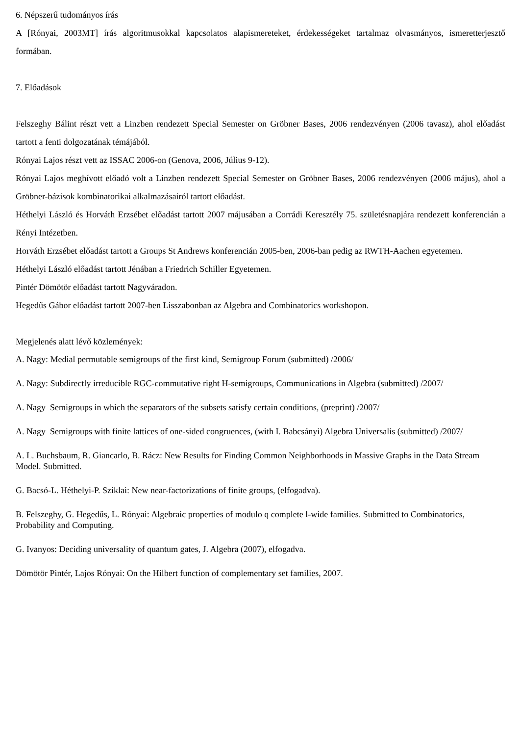6. Népszerű tudományos írás
A [Rónyai, 2003MT] írás algoritmusokkal kapcsolatos alapismereteket, érdekességeket tartalmaz olvasmányos, ismeretterjesztő formában.
7. Előadások
Felszeghy Bálint részt vett a Linzben rendezett Special Semester on Gröbner Bases, 2006 rendezvényen (2006 tavasz), ahol előadást tartott a fenti dolgozatának témájából.
Rónyai Lajos részt vett az ISSAC 2006-on (Genova, 2006, Július 9-12).
Rónyai Lajos meghívott előadó volt a Linzben rendezett Special Semester on Gröbner Bases, 2006 rendezvényen (2006 május), ahol a Gröbner-bázisok kombinatorikai alkalmazásairól tartott előadást.
Héthelyi László és Horváth Erzsébet előadást tartott 2007 májusában a Corrádi Keresztély 75. születésnapjára rendezett konferencián a Rényi Intézetben.
Horváth Erzsébet előadást tartott a Groups St Andrews konferencián 2005-ben, 2006-ban pedig az RWTH-Aachen egyetemen.
Héthelyi László előadást tartott Jénában a Friedrich Schiller Egyetemen.
Pintér Dömötör előadást tartott Nagyváradon.
Hegedűs Gábor előadást tartott 2007-ben Lisszabonban az Algebra and Combinatorics workshopon.
Megjelenés alatt lévő közlemények:
A. Nagy: Medial permutable semigroups of the first kind, Semigroup Forum (submitted) /2006/
A. Nagy: Subdirectly irreducible RGC-commutative right H-semigroups, Communications in Algebra (submitted) /2007/
A. Nagy Semigroups in which the separators of the subsets satisfy certain conditions, (preprint) /2007/
A. Nagy Semigroups with finite lattices of one-sided congruences, (with I. Babcsányi) Algebra Universalis (submitted) /2007/
A. L. Buchsbaum, R. Giancarlo, B. Rácz: New Results for Finding Common Neighborhoods in Massive Graphs in the Data Stream Model. Submitted.
G. Bacsó-L. Héthelyi-P. Sziklai: New near-factorizations of finite groups, (elfogadva).
B. Felszeghy, G. Hegedűs, L. Rónyai: Algebraic properties of modulo q complete l-wide families. Submitted to Combinatorics, Probability and Computing.
G. Ivanyos: Deciding universality of quantum gates, J. Algebra (2007), elfogadva.
Dömötör Pintér, Lajos Rónyai: On the Hilbert function of complementary set families, 2007.